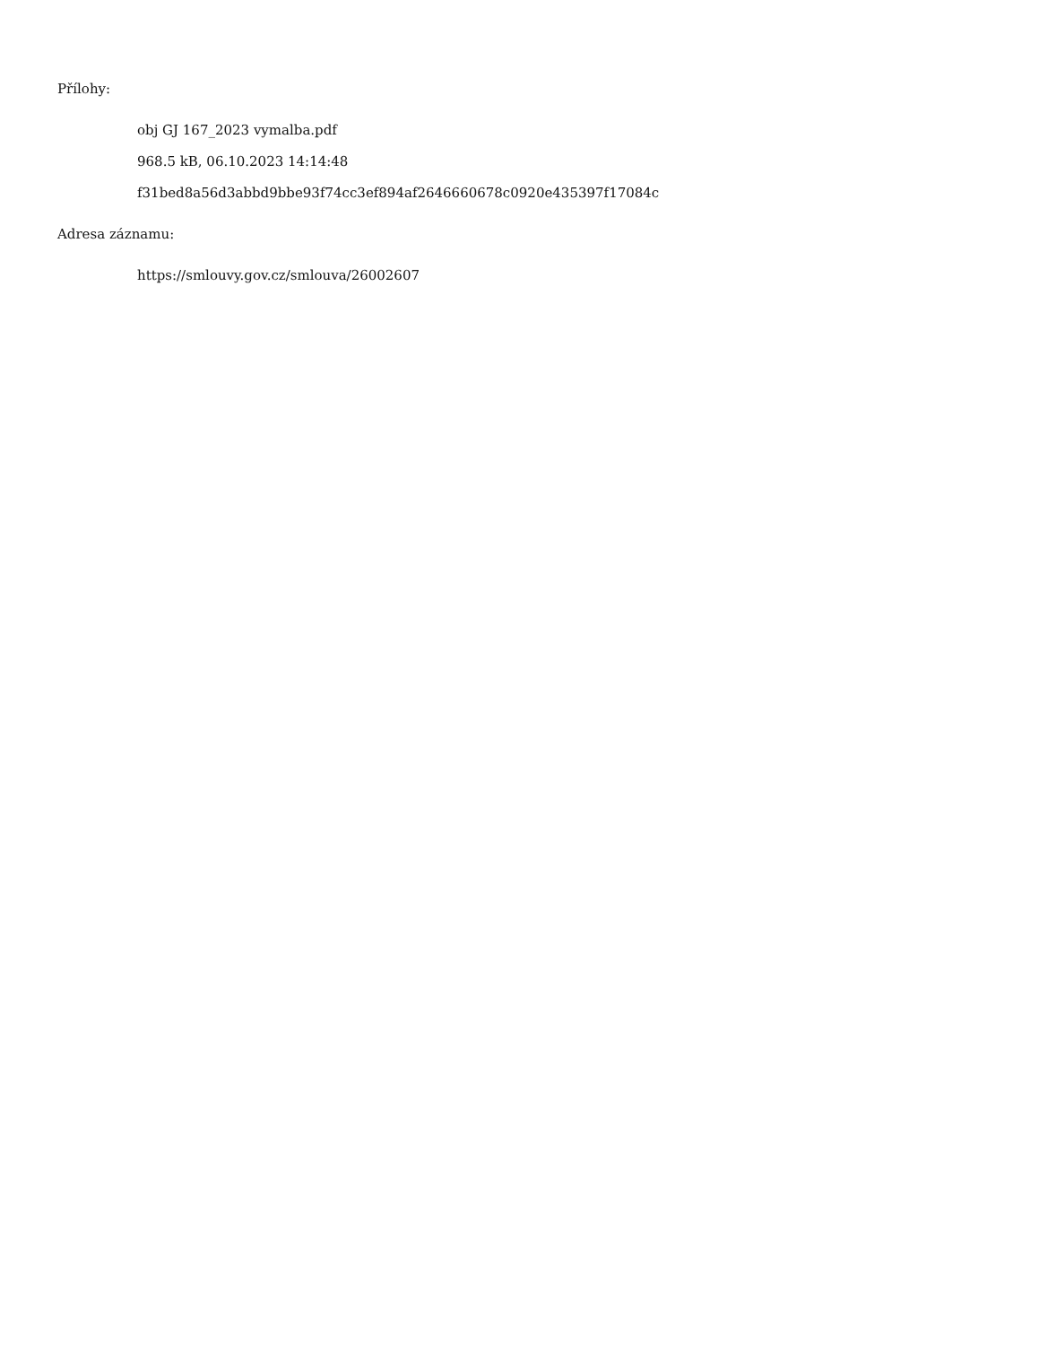Přílohy:
obj GJ 167_2023 vymalba.pdf
968.5 kB, 06.10.2023 14:14:48
f31bed8a56d3abbd9bbe93f74cc3ef894af2646660678c0920e435397f17084c
Adresa záznamu:
https://smlouvy.gov.cz/smlouva/26002607